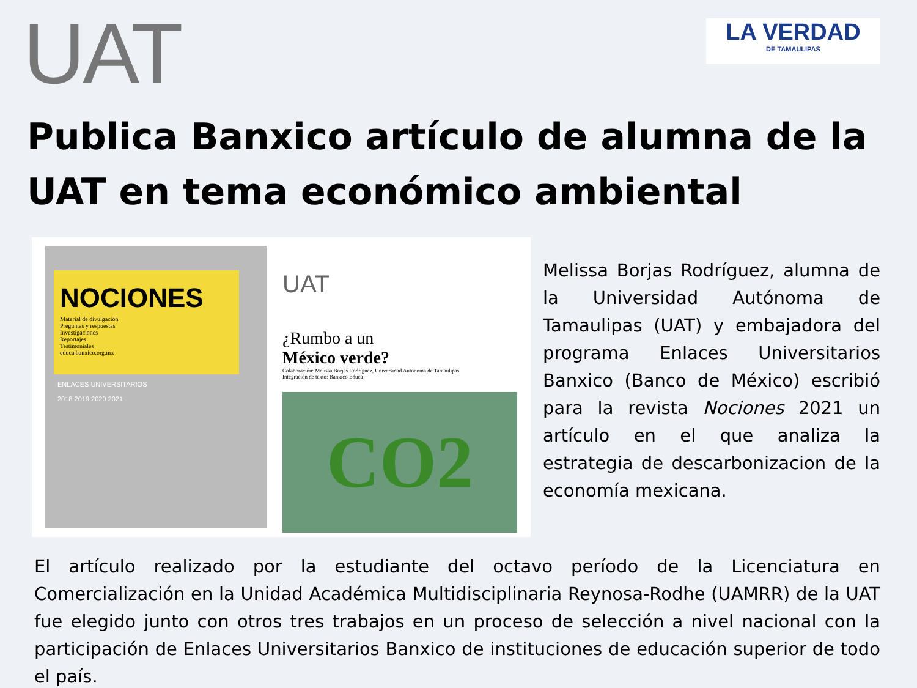UAT
LA VERDAD
DE TAMAULIPAS
Publica Banxico artículo de alumna de la UAT en tema económico ambiental
NOCIONES
Material de divulgación
Preguntas y respuestas
Investigaciones
Reportajes
Testimoniales
educa.banxico.org.mx
ENLACES UNIVERSITARIOS
2018 2019 2020 2021
UAT
¿Rumbo a un
México verde?
Colaboración: Melissa Borjas Rodríguez, Universidad Autónoma de Tamaulipas
Integración de texto: Banxico Educa
CO2
Melissa Borjas Rodríguez, alumna de la Universidad Autónoma de Tamaulipas (UAT) y embajadora del programa Enlaces Universitarios Banxico (Banco de México) escribió para la revista Nociones 2021 un artículo en el que analiza la estrategia de descarbonizacion de la economía mexicana.
El artículo realizado por la estudiante del octavo período de la Licenciatura en Comercialización en la Unidad Académica Multidisciplinaria Reynosa-Rodhe (UAMRR) de la UAT fue elegido junto con otros tres trabajos en un proceso de selección a nivel nacional con la participación de Enlaces Universitarios Banxico de instituciones de educación superior de todo el país.